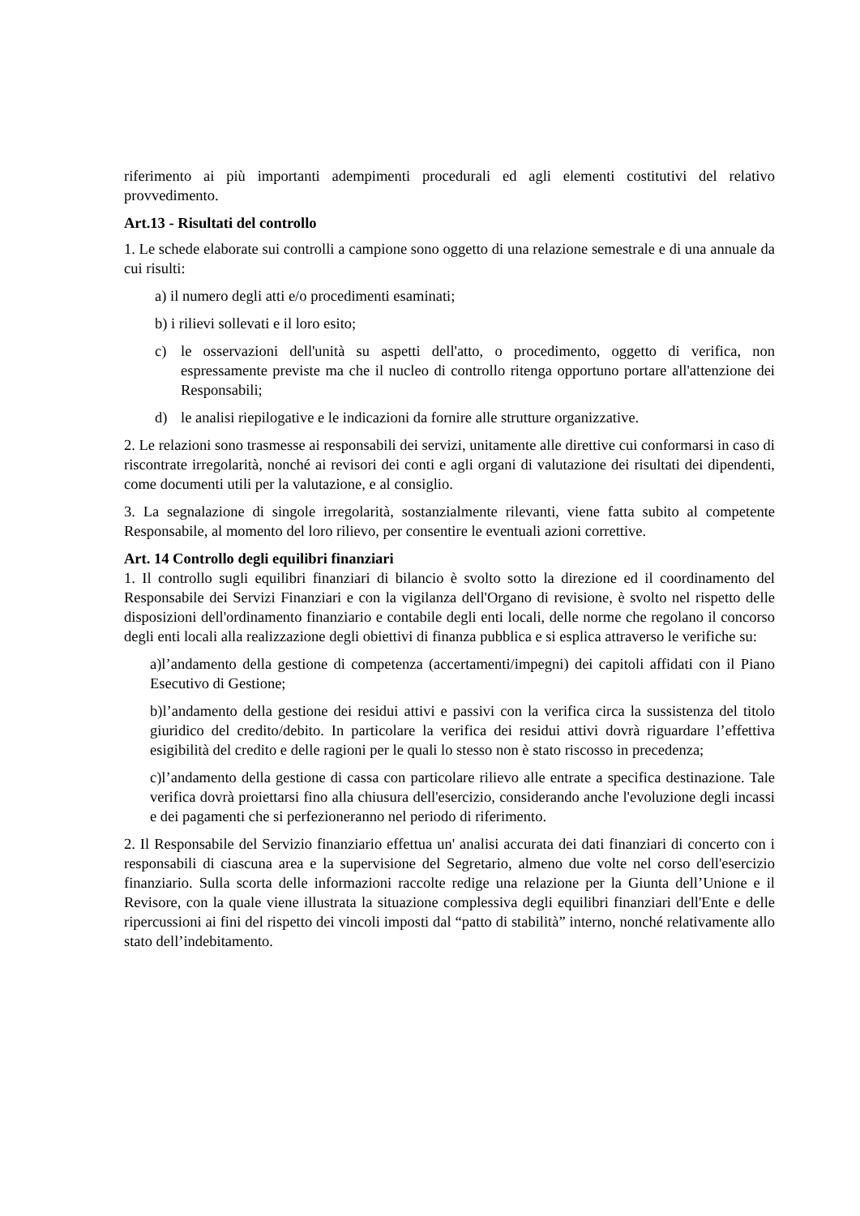riferimento ai più importanti adempimenti procedurali ed agli elementi costitutivi del relativo provvedimento.
Art.13 - Risultati del controllo
1. Le schede elaborate sui controlli a campione sono oggetto di una relazione semestrale e di una annuale da cui risulti:
a) il numero degli atti e/o procedimenti esaminati;
b) i rilievi sollevati e il loro esito;
c) le osservazioni dell'unità su aspetti dell'atto, o procedimento, oggetto di verifica, non espressamente previste ma che il nucleo di controllo ritenga opportuno portare all'attenzione dei Responsabili;
d) le analisi riepilogative e le indicazioni da fornire alle strutture organizzative.
2. Le relazioni sono trasmesse ai responsabili dei servizi, unitamente alle direttive cui conformarsi in caso di riscontrate irregolarità, nonché ai revisori dei conti e agli organi di valutazione dei risultati dei dipendenti, come documenti utili per la valutazione, e al consiglio.
3. La segnalazione di singole irregolarità, sostanzialmente rilevanti, viene fatta subito al competente Responsabile, al momento del loro rilievo, per consentire le eventuali azioni correttive.
Art. 14 Controllo degli equilibri finanziari
1. Il controllo sugli equilibri finanziari di bilancio è svolto sotto la direzione ed il coordinamento del Responsabile dei Servizi Finanziari e con la vigilanza dell'Organo di revisione, è svolto nel rispetto delle disposizioni dell'ordinamento finanziario e contabile degli enti locali, delle norme che regolano il concorso degli enti locali alla realizzazione degli obiettivi di finanza pubblica e si esplica attraverso le verifiche su:
a)l’andamento della gestione di competenza (accertamenti/impegni) dei capitoli affidati con il Piano Esecutivo di Gestione;
b)l’andamento della gestione dei residui attivi e passivi con la verifica circa la sussistenza del titolo giuridico del credito/debito. In particolare la verifica dei residui attivi dovrà riguardare l’effettiva esigibilità del credito e delle ragioni per le quali lo stesso non è stato riscosso in precedenza;
c)l’andamento della gestione di cassa con particolare rilievo alle entrate a specifica destinazione. Tale verifica dovrà proiettarsi fino alla chiusura dell'esercizio, considerando anche l'evoluzione degli incassi e dei pagamenti che si perfezioneranno nel periodo di riferimento.
2. Il Responsabile del Servizio finanziario effettua un' analisi accurata dei dati finanziari di concerto con i responsabili di ciascuna area e la supervisione del Segretario, almeno due volte nel corso dell'esercizio finanziario. Sulla scorta delle informazioni raccolte redige una relazione per la Giunta dell’Unione e il Revisore, con la quale viene illustrata la situazione complessiva degli equilibri finanziari dell'Ente e delle ripercussioni ai fini del rispetto dei vincoli imposti dal “patto di stabilità” interno, nonché relativamente allo stato dell’indebitamento.